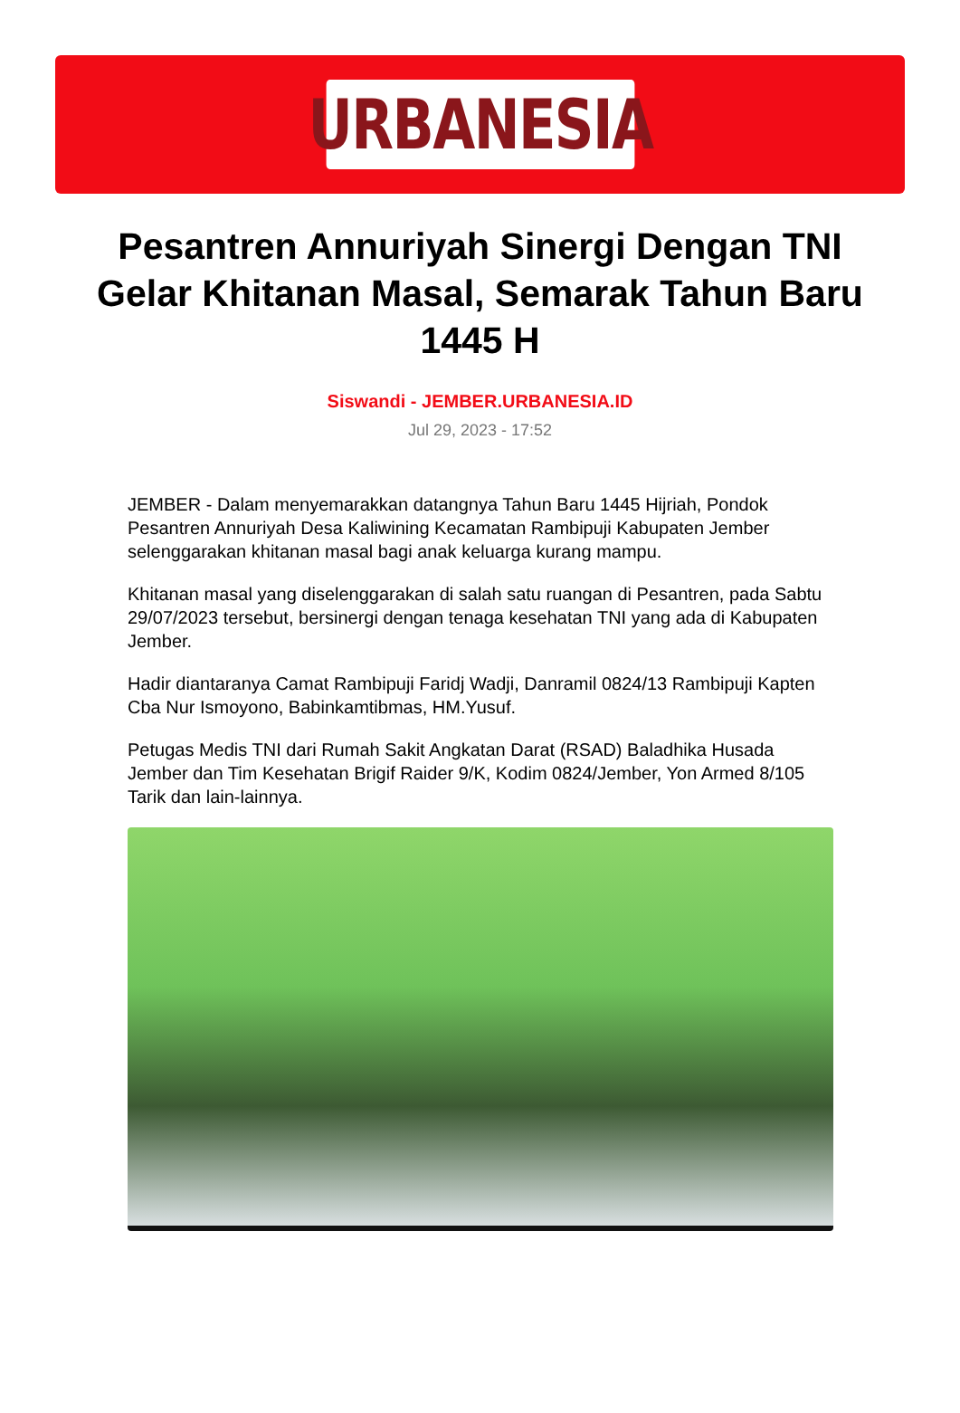URBANESIA
Pesantren Annuriyah Sinergi Dengan TNI Gelar Khitanan Masal, Semarak Tahun Baru 1445 H
Siswandi - JEMBER.URBANESIA.ID
Jul 29, 2023 - 17:52
JEMBER - Dalam menyemarakkan datangnya Tahun Baru 1445 Hijriah, Pondok Pesantren Annuriyah Desa Kaliwining Kecamatan Rambipuji Kabupaten Jember selenggarakan khitanan masal bagi anak keluarga kurang mampu.
Khitanan masal yang diselenggarakan di salah satu ruangan di Pesantren, pada Sabtu 29/07/2023 tersebut, bersinergi dengan tenaga kesehatan TNI yang ada di Kabupaten Jember.
Hadir diantaranya Camat Rambipuji Faridj Wadji, Danramil 0824/13 Rambipuji Kapten Cba Nur Ismoyono, Babinkamtibmas, HM.Yusuf.
Petugas Medis TNI dari Rumah Sakit Angkatan Darat (RSAD) Baladhika Husada Jember dan Tim Kesehatan Brigif Raider 9/K, Kodim 0824/Jember, Yon Armed 8/105 Tarik dan lain-lainnya.